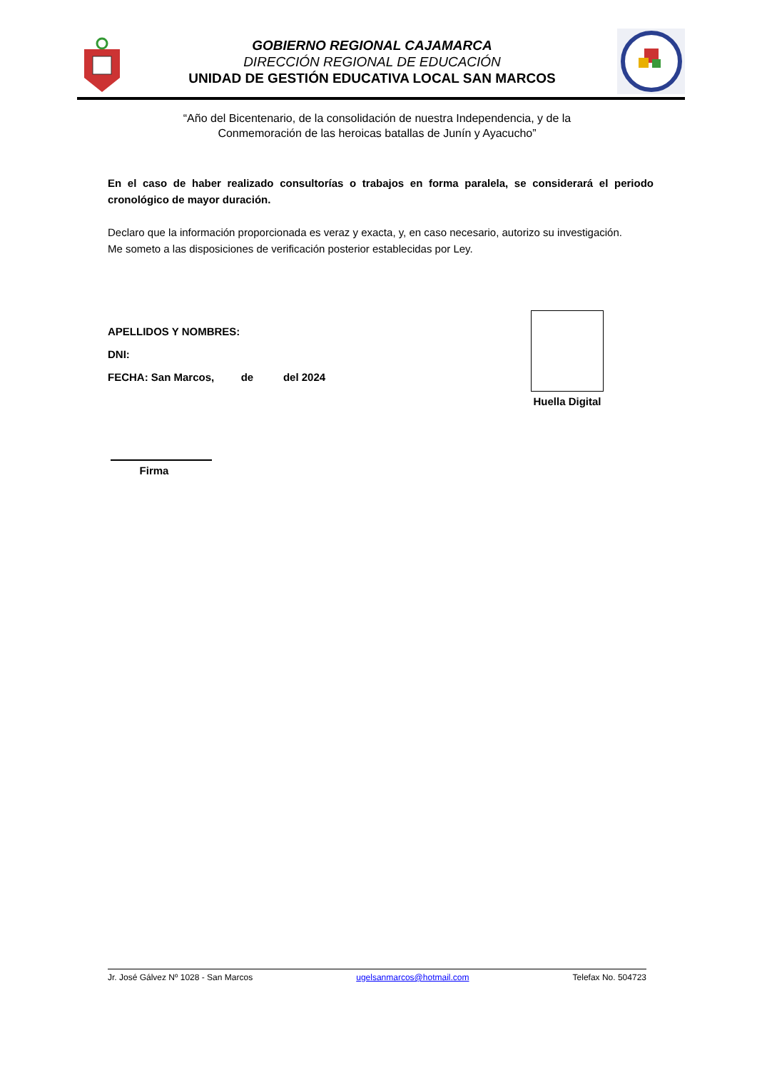GOBIERNO REGIONAL CAJAMARCA
DIRECCIÓN REGIONAL DE EDUCACIÓN
UNIDAD DE GESTIÓN EDUCATIVA LOCAL SAN MARCOS
“Año del Bicentenario, de la consolidación de nuestra Independencia, y de la
Conmemoración de las heroicas batallas de Junín y Ayacucho”
En el caso de haber realizado consultorías o trabajos en forma paralela, se considerará el periodo cronológico de mayor duración.
Declaro que la información proporcionada es veraz y exacta, y, en caso necesario, autorizo su investigación.
Me someto a las disposiciones de verificación posterior establecidas por Ley.
APELLIDOS Y NOMBRES:
DNI:
FECHA: San Marcos, de del 2024
Huella Digital
Firma
Jr. José Gálvez Nº 1028 - San Marcos ugelsanmarcos@hotmail.com Telefax No. 504723